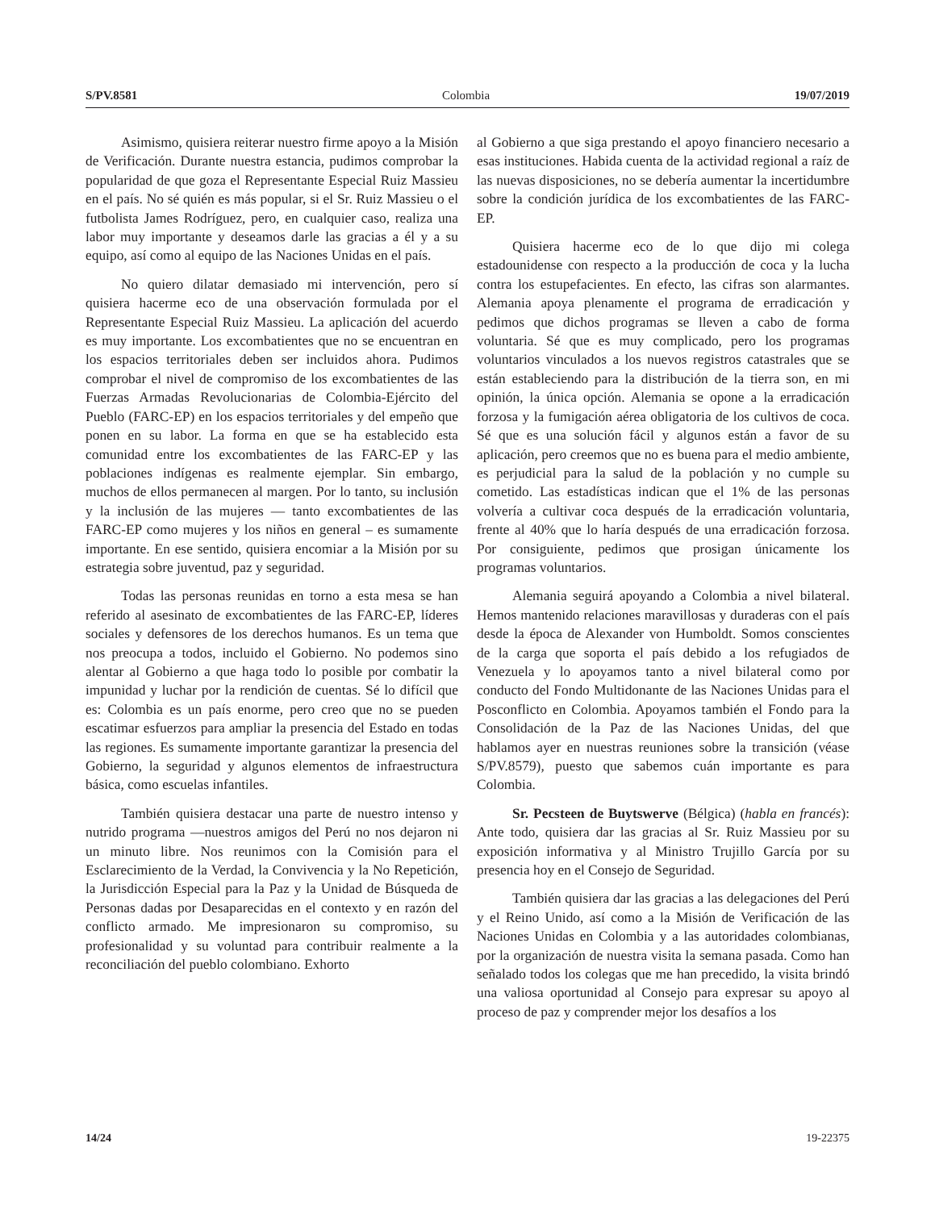S/PV.8581 Colombia 19/07/2019
Asimismo, quisiera reiterar nuestro firme apoyo a la Misión de Verificación. Durante nuestra estancia, pudimos comprobar la popularidad de que goza el Representante Especial Ruiz Massieu en el país. No sé quién es más popular, si el Sr. Ruiz Massieu o el futbolista James Rodríguez, pero, en cualquier caso, realiza una labor muy importante y deseamos darle las gracias a él y a su equipo, así como al equipo de las Naciones Unidas en el país.
No quiero dilatar demasiado mi intervención, pero sí quisiera hacerme eco de una observación formulada por el Representante Especial Ruiz Massieu. La aplicación del acuerdo es muy importante. Los excombatientes que no se encuentran en los espacios territoriales deben ser incluidos ahora. Pudimos comprobar el nivel de compromiso de los excombatientes de las Fuerzas Armadas Revolucionarias de Colombia-Ejército del Pueblo (FARC-EP) en los espacios territoriales y del empeño que ponen en su labor. La forma en que se ha establecido esta comunidad entre los excombatientes de las FARC-EP y las poblaciones indígenas es realmente ejemplar. Sin embargo, muchos de ellos permanecen al margen. Por lo tanto, su inclusión y la inclusión de las mujeres — tanto excombatientes de las FARC-EP como mujeres y los niños en general – es sumamente importante. En ese sentido, quisiera encomiar a la Misión por su estrategia sobre juventud, paz y seguridad.
Todas las personas reunidas en torno a esta mesa se han referido al asesinato de excombatientes de las FARC-EP, líderes sociales y defensores de los derechos humanos. Es un tema que nos preocupa a todos, incluido el Gobierno. No podemos sino alentar al Gobierno a que haga todo lo posible por combatir la impunidad y luchar por la rendición de cuentas. Sé lo difícil que es: Colombia es un país enorme, pero creo que no se pueden escatimar esfuerzos para ampliar la presencia del Estado en todas las regiones. Es sumamente importante garantizar la presencia del Gobierno, la seguridad y algunos elementos de infraestructura básica, como escuelas infantiles.
También quisiera destacar una parte de nuestro intenso y nutrido programa —nuestros amigos del Perú no nos dejaron ni un minuto libre. Nos reunimos con la Comisión para el Esclarecimiento de la Verdad, la Convivencia y la No Repetición, la Jurisdicción Especial para la Paz y la Unidad de Búsqueda de Personas dadas por Desaparecidas en el contexto y en razón del conflicto armado. Me impresionaron su compromiso, su profesionalidad y su voluntad para contribuir realmente a la reconciliación del pueblo colombiano. Exhorto
al Gobierno a que siga prestando el apoyo financiero necesario a esas instituciones. Habida cuenta de la actividad regional a raíz de las nuevas disposiciones, no se debería aumentar la incertidumbre sobre la condición jurídica de los excombatientes de las FARC-EP.
Quisiera hacerme eco de lo que dijo mi colega estadounidense con respecto a la producción de coca y la lucha contra los estupefacientes. En efecto, las cifras son alarmantes. Alemania apoya plenamente el programa de erradicación y pedimos que dichos programas se lleven a cabo de forma voluntaria. Sé que es muy complicado, pero los programas voluntarios vinculados a los nuevos registros catastrales que se están estableciendo para la distribución de la tierra son, en mi opinión, la única opción. Alemania se opone a la erradicación forzosa y la fumigación aérea obligatoria de los cultivos de coca. Sé que es una solución fácil y algunos están a favor de su aplicación, pero creemos que no es buena para el medio ambiente, es perjudicial para la salud de la población y no cumple su cometido. Las estadísticas indican que el 1% de las personas volvería a cultivar coca después de la erradicación voluntaria, frente al 40% que lo haría después de una erradicación forzosa. Por consiguiente, pedimos que prosigan únicamente los programas voluntarios.
Alemania seguirá apoyando a Colombia a nivel bilateral. Hemos mantenido relaciones maravillosas y duraderas con el país desde la época de Alexander von Humboldt. Somos conscientes de la carga que soporta el país debido a los refugiados de Venezuela y lo apoyamos tanto a nivel bilateral como por conducto del Fondo Multidonante de las Naciones Unidas para el Posconflicto en Colombia. Apoyamos también el Fondo para la Consolidación de la Paz de las Naciones Unidas, del que hablamos ayer en nuestras reuniones sobre la transición (véase S/PV.8579), puesto que sabemos cuán importante es para Colombia.
Sr. Pecsteen de Buytswerve (Bélgica) (habla en francés): Ante todo, quisiera dar las gracias al Sr. Ruiz Massieu por su exposición informativa y al Ministro Trujillo García por su presencia hoy en el Consejo de Seguridad.
También quisiera dar las gracias a las delegaciones del Perú y el Reino Unido, así como a la Misión de Verificación de las Naciones Unidas en Colombia y a las autoridades colombianas, por la organización de nuestra visita la semana pasada. Como han señalado todos los colegas que me han precedido, la visita brindó una valiosa oportunidad al Consejo para expresar su apoyo al proceso de paz y comprender mejor los desafíos a los
14/24 19-22375